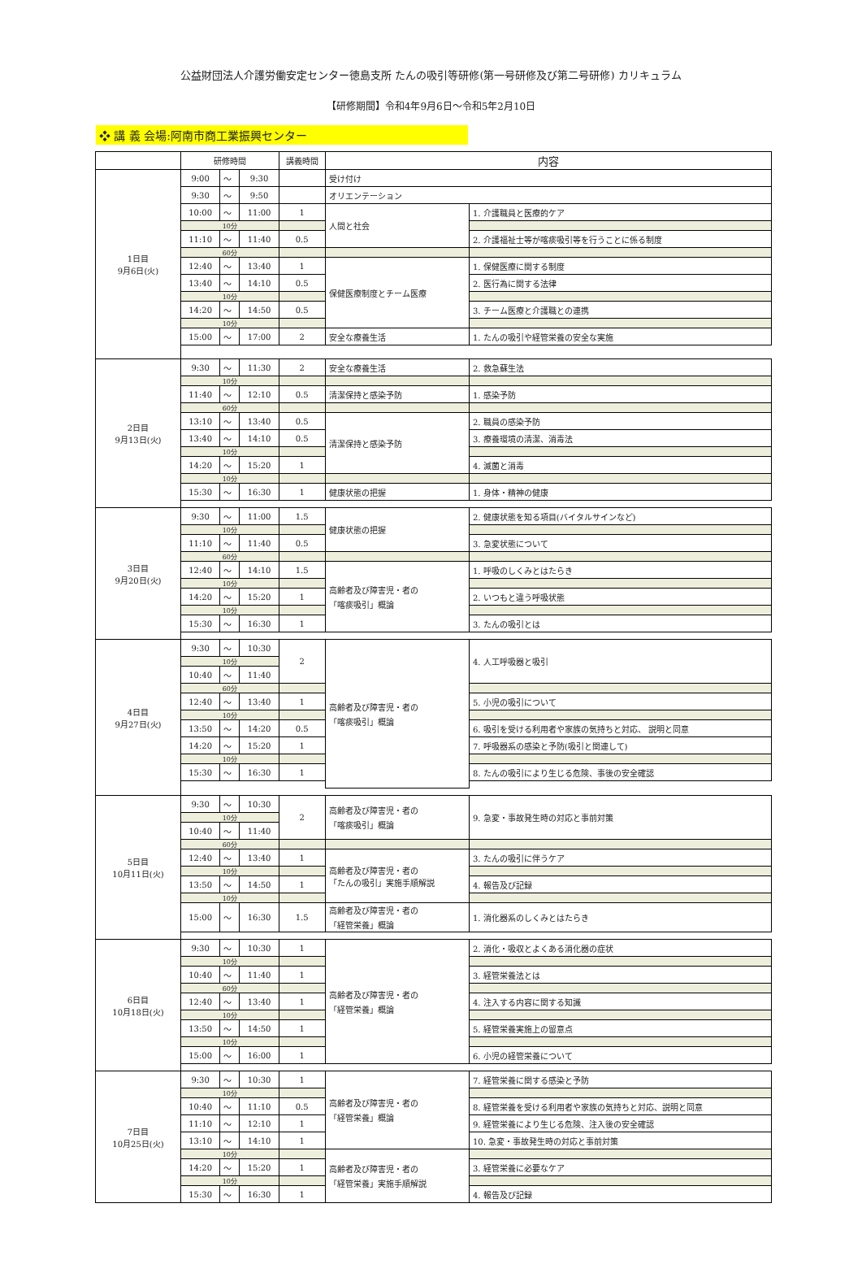公益財団法人介護労働安定センター徳島支所 たんの吸引等研修(第一号研修及び第二号研修) カリキュラム
【研修期間】令和4年9月6日～令和5年2月10日
❖ 講 義 会場:阿南市商工業振興センター
| | 研修時間 | | | 講義時間 | 内容 | |
| --- | --- | --- | --- | --- | --- | --- |
| 1日目 9月6日(火) | 9:00 | ～ | 9:30 | | 受け付け | |
| | 9:30 | ～ | 9:50 | | オリエンテーション | |
| | 10:00 | ～ | 11:00 | 1 | 人間と社会 | 1. 介護職員と医療的ケア |
| | 10分 | | | | | |
| | 11:10 | ～ | 11:40 | 0.5 | | 2. 介護福祉士等が喀痰吸引等を行うことに係る制度 |
| | 60分 | | | | | |
| | 12:40 | ～ | 13:40 | 1 | 保健医療制度とチーム医療 | 1. 保健医療に関する制度 |
| | 13:40 | ～ | 14:10 | 0.5 | | 2. 医行為に関する法律 |
| | 10分 | | | | | |
| | 14:20 | ～ | 14:50 | 0.5 | | 3. チーム医療と介護職との連携 |
| | 10分 | | | | | |
| | 15:00 | ～ | 17:00 | 2 | 安全な療養生活 | 1. たんの吸引や経管栄養の安全な実施 |
| 2日目 9月13日(火) | 9:30 | ～ | 11:30 | 2 | 安全な療養生活 | 2. 救急蘇生法 |
| | 10分 | | | | | |
| | 11:40 | ～ | 12:10 | 0.5 | 清潔保持と感染予防 | 1. 感染予防 |
| | 60分 | | | | | |
| | 13:10 | ～ | 13:40 | 0.5 | 清潔保持と感染予防 | 2. 職員の感染予防 |
| | 13:40 | ～ | 14:10 | 0.5 | | 3. 療養環境の清潔、消毒法 |
| | 10分 | | | | | |
| | 14:20 | ～ | 15:20 | 1 | | 4. 滅菌と消毒 |
| | 10分 | | | | | |
| | 15:30 | ～ | 16:30 | 1 | 健康状態の把握 | 1. 身体・精神の健康 |
| 3日目 9月20日(火) | 9:30 | ～ | 11:00 | 1.5 | 健康状態の把握 | 2. 健康状態を知る項目(バイタルサインなど) |
| | 10分 | | | | | |
| | 11:10 | ～ | 11:40 | 0.5 | | 3. 急変状態について |
| | 60分 | | | | | |
| | 12:40 | ～ | 14:10 | 1.5 | 高齢者及び障害児・者の 「喀痰吸引」概論 | 1. 呼吸のしくみとはたらき |
| | 10分 | | | | | |
| | 14:20 | ～ | 15:20 | 1 | | 2. いつもと違う呼吸状態 |
| | 10分 | | | | | |
| | 15:30 | ～ | 16:30 | 1 | | 3. たんの吸引とは |
| 4日目 9月27日(火) | 9:30 | ～ | 10:30 | 2 | 高齢者及び障害児・者の 「喀痰吸引」概論 | 4. 人工呼吸器と吸引 |
| | 10分 | | | | | |
| | 10:40 | ～ | 11:40 | | | |
| | 60分 | | | | | |
| | 12:40 | ～ | 13:40 | 1 | | 5. 小児の吸引について |
| | 10分 | | | | | |
| | 13:50 | ～ | 14:20 | 0.5 | | 6. 吸引を受ける利用者や家族の気持ちと対応、 説明と同意 |
| | 14:20 | ～ | 15:20 | 1 | | 7. 呼吸器系の感染と予防(吸引と関連して) |
| | 10分 | | | | | |
| | 15:30 | ～ | 16:30 | 1 | | 8. たんの吸引により生じる危険、事後の安全確認 |
| 5日目 10月11日(火) | 9:30 | ～ | 10:30 | 2 | 高齢者及び障害児・者の 「喀痰吸引」概論 | 9. 急変・事故発生時の対応と事前対策 |
| | 10分 | | | | | |
| | 10:40 | ～ | 11:40 | | | |
| | 60分 | | | | | |
| | 12:40 | ～ | 13:40 | 1 | 高齢者及び障害児・者の 「たんの吸引」実施手順解説 | 3. たんの吸引に伴うケア |
| | 10分 | | | | | |
| | 13:50 | ～ | 14:50 | 1 | | 4. 報告及び記録 |
| | 10分 | | | | | |
| | 15:00 | ～ | 16:30 | 1.5 | 高齢者及び障害児・者の 「経管栄養」概論 | 1. 消化器系のしくみとはたらき |
| 6日目 10月18日(火) | 9:30 | ～ | 10:30 | 1 | 高齢者及び障害児・者の 「経管栄養」概論 | 2. 消化・吸収とよくある消化器の症状 |
| | 10分 | | | | | |
| | 10:40 | ～ | 11:40 | 1 | | 3. 経管栄養法とは |
| | 60分 | | | | | |
| | 12:40 | ～ | 13:40 | 1 | | 4. 注入する内容に関する知識 |
| | 10分 | | | | | |
| | 13:50 | ～ | 14:50 | 1 | | 5. 経管栄養実施上の留意点 |
| | 10分 | | | | | |
| | 15:00 | ～ | 16:00 | 1 | | 6. 小児の経管栄養について |
| 7日目 10月25日(火) | 9:30 | ～ | 10:30 | 1 | 高齢者及び障害児・者の 「経管栄養」概論 | 7. 経管栄養に関する感染と予防 |
| | 10分 | | | | | |
| | 10:40 | ～ | 11:10 | 0.5 | | 8. 経管栄養を受ける利用者や家族の気持ちと対応、説明と同意 |
| | 11:10 | ～ | 12:10 | 1 | | 9. 経管栄養により生じる危険、注入後の安全確認 |
| | 13:10 | ～ | 14:10 | 1 | | 10. 急変・事故発生時の対応と事前対策 |
| | 10分 | | | | 高齢者及び障害児・者の 「経管栄養」実施手順解説 | |
| | 14:20 | ～ | 15:20 | 1 | | 3. 経管栄養に必要なケア |
| | 10分 | | | | | |
| | 15:30 | ～ | 16:30 | 1 | | 4. 報告及び記録 |